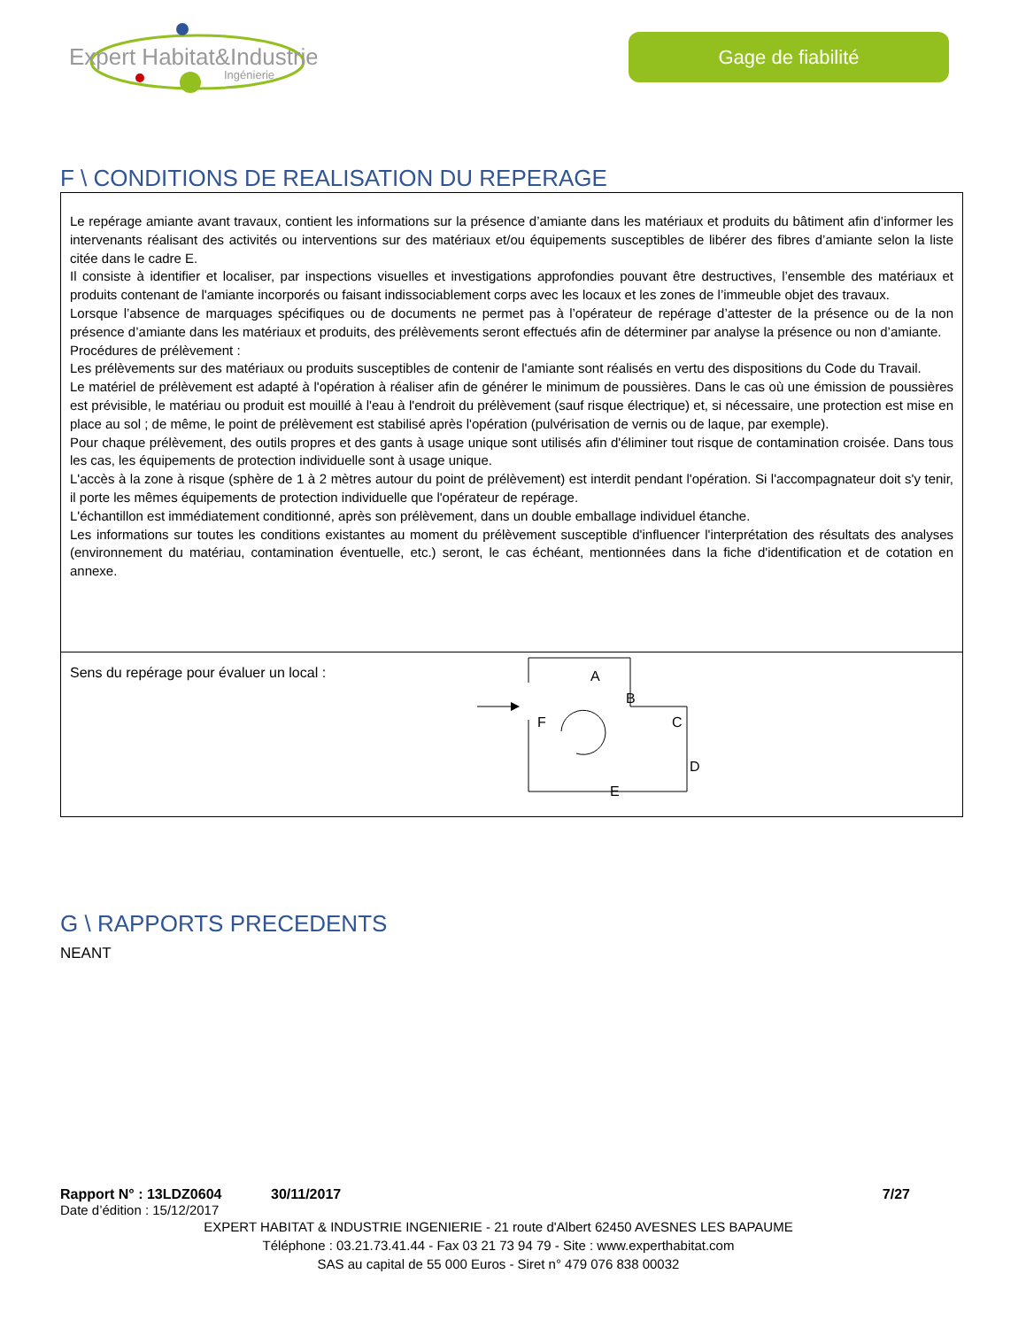Expert Habitat&Industrie
Ingénierie
Gage de fiabilité
F \ CONDITIONS DE REALISATION DU REPERAGE
Le repérage amiante avant travaux, contient les informations sur la présence d’amiante dans les matériaux et produits du bâtiment afin d’informer les intervenants réalisant des activités ou interventions sur des matériaux et/ou équipements susceptibles de libérer des fibres d’amiante selon la liste citée dans le cadre E.
Il consiste à identifier et localiser, par inspections visuelles et investigations approfondies pouvant être destructives, l’ensemble des matériaux et produits contenant de l'amiante incorporés ou faisant indissociablement corps avec les locaux et les zones de l’immeuble objet des travaux.
Lorsque l’absence de marquages spécifiques ou de documents ne permet pas à l’opérateur de repérage d’attester de la présence ou de la non présence d’amiante dans les matériaux et produits, des prélèvements seront effectués afin de déterminer par analyse la présence ou non d’amiante.
Procédures de prélèvement :
Les prélèvements sur des matériaux ou produits susceptibles de contenir de l'amiante sont réalisés en vertu des dispositions du Code du Travail.
Le matériel de prélèvement est adapté à l'opération à réaliser afin de générer le minimum de poussières. Dans le cas où une émission de poussières est prévisible, le matériau ou produit est mouillé à l'eau à l'endroit du prélèvement (sauf risque électrique) et, si nécessaire, une protection est mise en place au sol ; de même, le point de prélèvement est stabilisé après l'opération (pulvérisation de vernis ou de laque, par exemple).
Pour chaque prélèvement, des outils propres et des gants à usage unique sont utilisés afin d'éliminer tout risque de contamination croisée. Dans tous les cas, les équipements de protection individuelle sont à usage unique.
L'accès à la zone à risque (sphère de 1 à 2 mètres autour du point de prélèvement) est interdit pendant l'opération. Si l'accompagnateur doit s'y tenir, il porte les mêmes équipements de protection individuelle que l'opérateur de repérage.
L'échantillon est immédiatement conditionné, après son prélèvement, dans un double emballage individuel étanche.
Les informations sur toutes les conditions existantes au moment du prélèvement susceptible d'influencer l'interprétation des résultats des analyses (environnement du matériau, contamination éventuelle, etc.) seront, le cas échéant, mentionnées dans la fiche d'identification et de cotation en annexe.
Sens du repérage pour évaluer un local :
A
B
C
D
E
F
G \ RAPPORTS PRECEDENTS
NEANT
Rapport N° : 13LDZ0604 30/11/2017 7/27
Date d’édition : 15/12/2017
EXPERT HABITAT & INDUSTRIE INGENIERIE - 21 route d'Albert 62450 AVESNES LES BAPAUME
Téléphone : 03.21.73.41.44 - Fax 03 21 73 94 79 - Site : www.experthabitat.com
SAS au capital de 55 000 Euros - Siret n° 479 076 838 00032